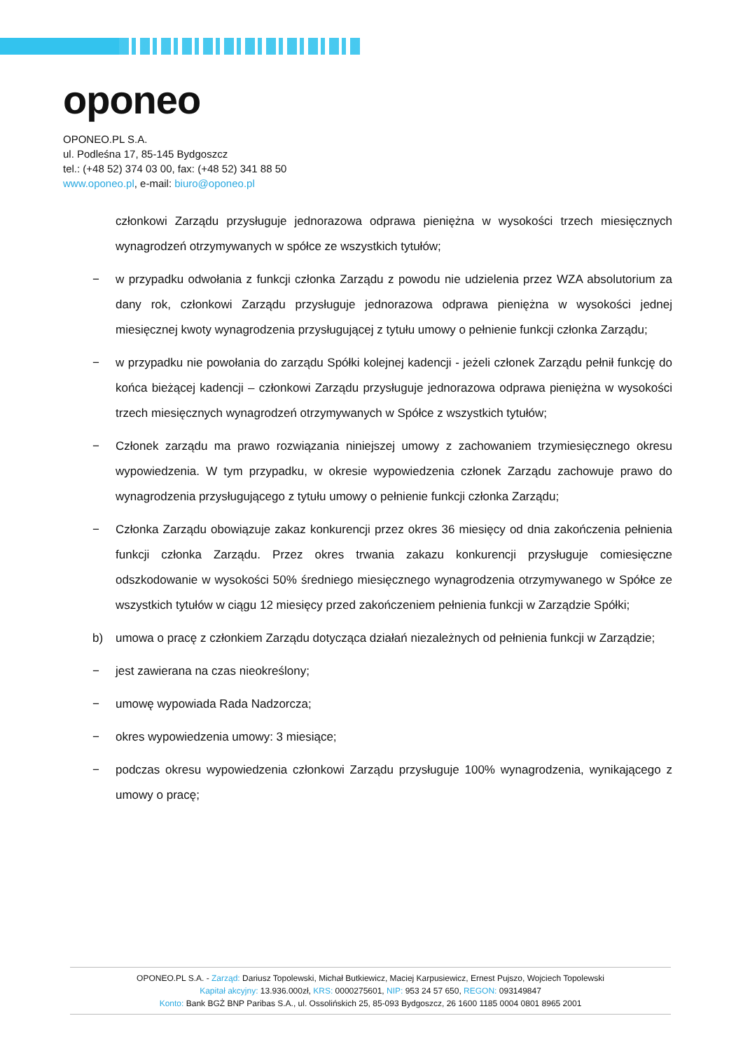oponeo
OPONEO.PL S.A.
ul. Podleśna 17, 85-145 Bydgoszcz
tel.: (+48 52) 374 03 00, fax: (+48 52) 341 88 50
www.oponeo.pl, e-mail: biuro@oponeo.pl
członkowi Zarządu przysługuje jednorazowa odprawa pieniężna w wysokości trzech miesięcznych wynagrodzeń otrzymywanych w spółce ze wszystkich tytułów;
− w przypadku odwołania z funkcji członka Zarządu z powodu nie udzielenia przez WZA absolutorium za dany rok, członkowi Zarządu przysługuje jednorazowa odprawa pieniężna w wysokości jednej miesięcznej kwoty wynagrodzenia przysługującej z tytułu umowy o pełnienie funkcji członka Zarządu;
− w przypadku nie powołania do zarządu Spółki kolejnej kadencji - jeżeli członek Zarządu pełnił funkcję do końca bieżącej kadencji – członkowi Zarządu przysługuje jednorazowa odprawa pieniężna w wysokości trzech miesięcznych wynagrodzeń otrzymywanych w Spółce z wszystkich tytułów;
− Członek zarządu ma prawo rozwiązania niniejszej umowy z zachowaniem trzymiesięcznego okresu wypowiedzenia. W tym przypadku, w okresie wypowiedzenia członek Zarządu zachowuje prawo do wynagrodzenia przysługującego z tytułu umowy o pełnienie funkcji członka Zarządu;
− Członka Zarządu obowiązuje zakaz konkurencji przez okres 36 miesięcy od dnia zakończenia pełnienia funkcji członka Zarządu. Przez okres trwania zakazu konkurencji przysługuje comiesięczne odszkodowanie w wysokości 50% średniego miesięcznego wynagrodzenia otrzymywanego w Spółce ze wszystkich tytułów w ciągu 12 miesięcy przed zakończeniem pełnienia funkcji w Zarządzie Spółki;
b) umowa o pracę z członkiem Zarządu dotycząca działań niezależnych od pełnienia funkcji w Zarządzie;
− jest zawierana na czas nieokreślony;
− umowę wypowiada Rada Nadzorcza;
− okres wypowiedzenia umowy: 3 miesiące;
− podczas okresu wypowiedzenia członkowi Zarządu przysługuje 100% wynagrodzenia, wynikającego z umowy o pracę;
OPONEO.PL S.A. - Zarząd: Dariusz Topolewski, Michał Butkiewicz, Maciej Karpusiewicz, Ernest Pujszo, Wojciech Topolewski
Kapitał akcyjny: 13.936.000zł, KRS: 0000275601, NIP: 953 24 57 650, REGON: 093149847
Konto: Bank BGŻ BNP Paribas S.A., ul. Ossolińskich 25, 85-093 Bydgoszcz, 26 1600 1185 0004 0801 8965 2001